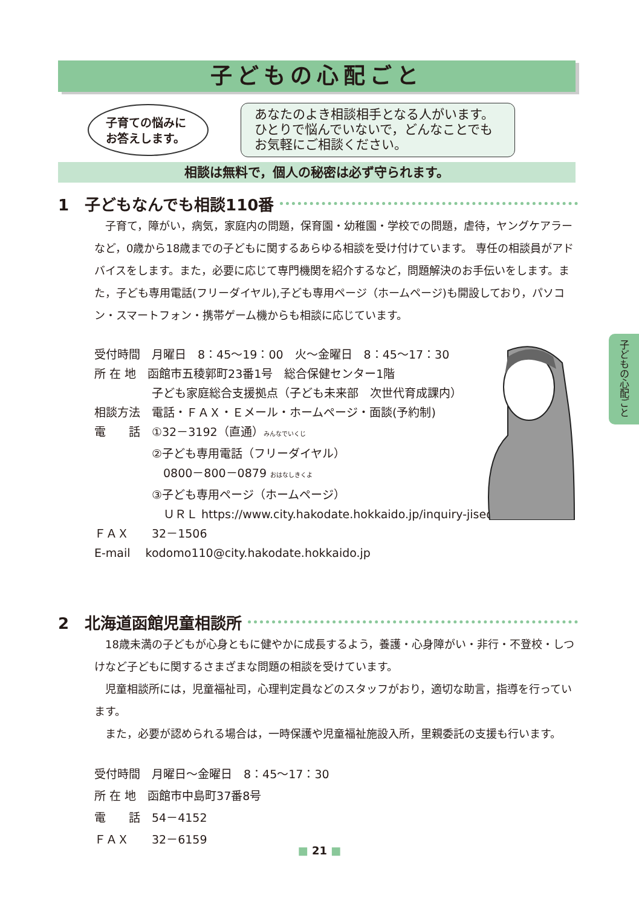子どもの心配ごと
子育ての悩みに
お答えします。
あなたのよき相談相手となる人がいます。
ひとりで悩んでいないで，どんなことでも
お気軽にご相談ください。
相談は無料で，個人の秘密は必ず守られます。
1　子どもなんでも相談110番
子育て，障がい，病気，家庭内の問題，保育園・幼稚園・学校での問題，虐待，ヤングケアラーなど，0歳から18歳までの子どもに関するあらゆる相談を受け付けています。 専任の相談員がアドバイスをします。また，必要に応じて専門機関を紹介するなど，問題解決のお手伝いをします。また，子ども専用電話(フリーダイヤル),子ども専用ページ（ホームページ)も開設しており，パソコン・スマートフォン・携帯ゲーム機からも相談に応じています。
受付時間　月曜日　8：45～19：00　火～金曜日　8：45～17：30
所 在 地　函館市五稜郭町23番1号　総合保健センター1階
　　　　　子ども家庭総合支援拠点（子ども未来部　次世代育成課内）
相談方法　電話・ＦＡＸ・Ｅメール・ホームページ・面談(予約制)
電　　話　①32－3192（直通）みんなでいくじ
　　　　　②子ども専用電話（フリーダイヤル）
　　　　　　0800－800－0879 おはなしきくよ
　　　　　③子ども専用ページ（ホームページ）
　　　　　　ＵＲＬ https://www.city.hakodate.hokkaido.jp/inquiry-jisedai/
ＦＡＸ　　32－1506
E-mail　 kodomo110@city.hakodate.hokkaido.jp
2　北海道函館児童相談所
18歳未満の子どもが心身ともに健やかに成長するよう，養護・心身障がい・非行・不登校・しつけなど子どもに関するさまざまな問題の相談を受けています。
児童相談所には，児童福祉司，心理判定員などのスタッフがおり，適切な助言，指導を行っています。
また，必要が認められる場合は，一時保護や児童福祉施設入所，里親委託の支援も行います。
受付時間　月曜日～金曜日　8：45～17：30
所 在 地　函館市中島町37番8号
電　　話　54－4152
ＦＡＸ　　32－6159
子どもの心配ごと
■ 21 ■